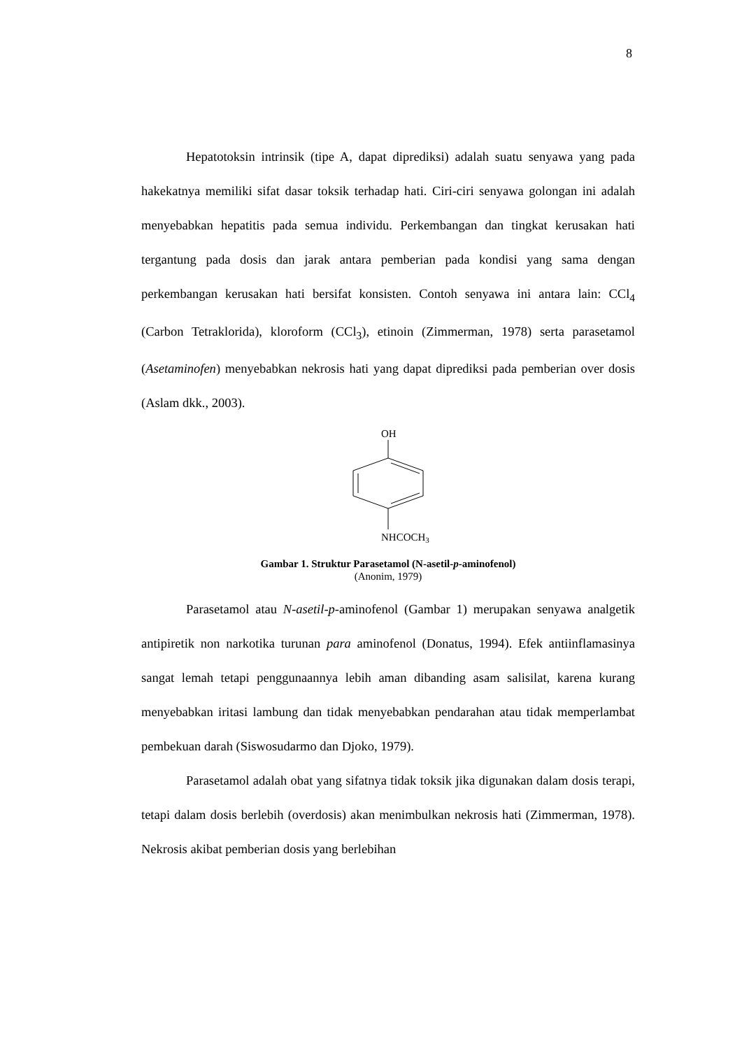8
Hepatotoksin intrinsik (tipe A, dapat diprediksi) adalah suatu senyawa yang pada hakekatnya memiliki sifat dasar toksik terhadap hati. Ciri-ciri senyawa golongan ini adalah menyebabkan hepatitis pada semua individu. Perkembangan dan tingkat kerusakan hati tergantung pada dosis dan jarak antara pemberian pada kondisi yang sama dengan perkembangan kerusakan hati bersifat konsisten. Contoh senyawa ini antara lain: CCl<sub>4</sub> (Carbon Tetraklorida), kloroform (CCl<sub>3</sub>), etinoin (Zimmerman, 1978) serta parasetamol (Asetaminofen) menyebabkan nekrosis hati yang dapat diprediksi pada pemberian over dosis (Aslam dkk., 2003).
OH
NHCOCH3
Gambar 1. Struktur Parasetamol (N-asetil-p-aminofenol)
(Anonim, 1979)
Parasetamol atau N-asetil-p-aminofenol (Gambar 1) merupakan senyawa analgetik antipiretik non narkotika turunan para aminofenol (Donatus, 1994). Efek antiinflamasinya sangat lemah tetapi penggunaannya lebih aman dibanding asam salisilat, karena kurang menyebabkan iritasi lambung dan tidak menyebabkan pendarahan atau tidak memperlambat pembekuan darah (Siswosudarmo dan Djoko, 1979).
Parasetamol adalah obat yang sifatnya tidak toksik jika digunakan dalam dosis terapi, tetapi dalam dosis berlebih (overdosis) akan menimbulkan nekrosis hati (Zimmerman, 1978). Nekrosis akibat pemberian dosis yang berlebihan